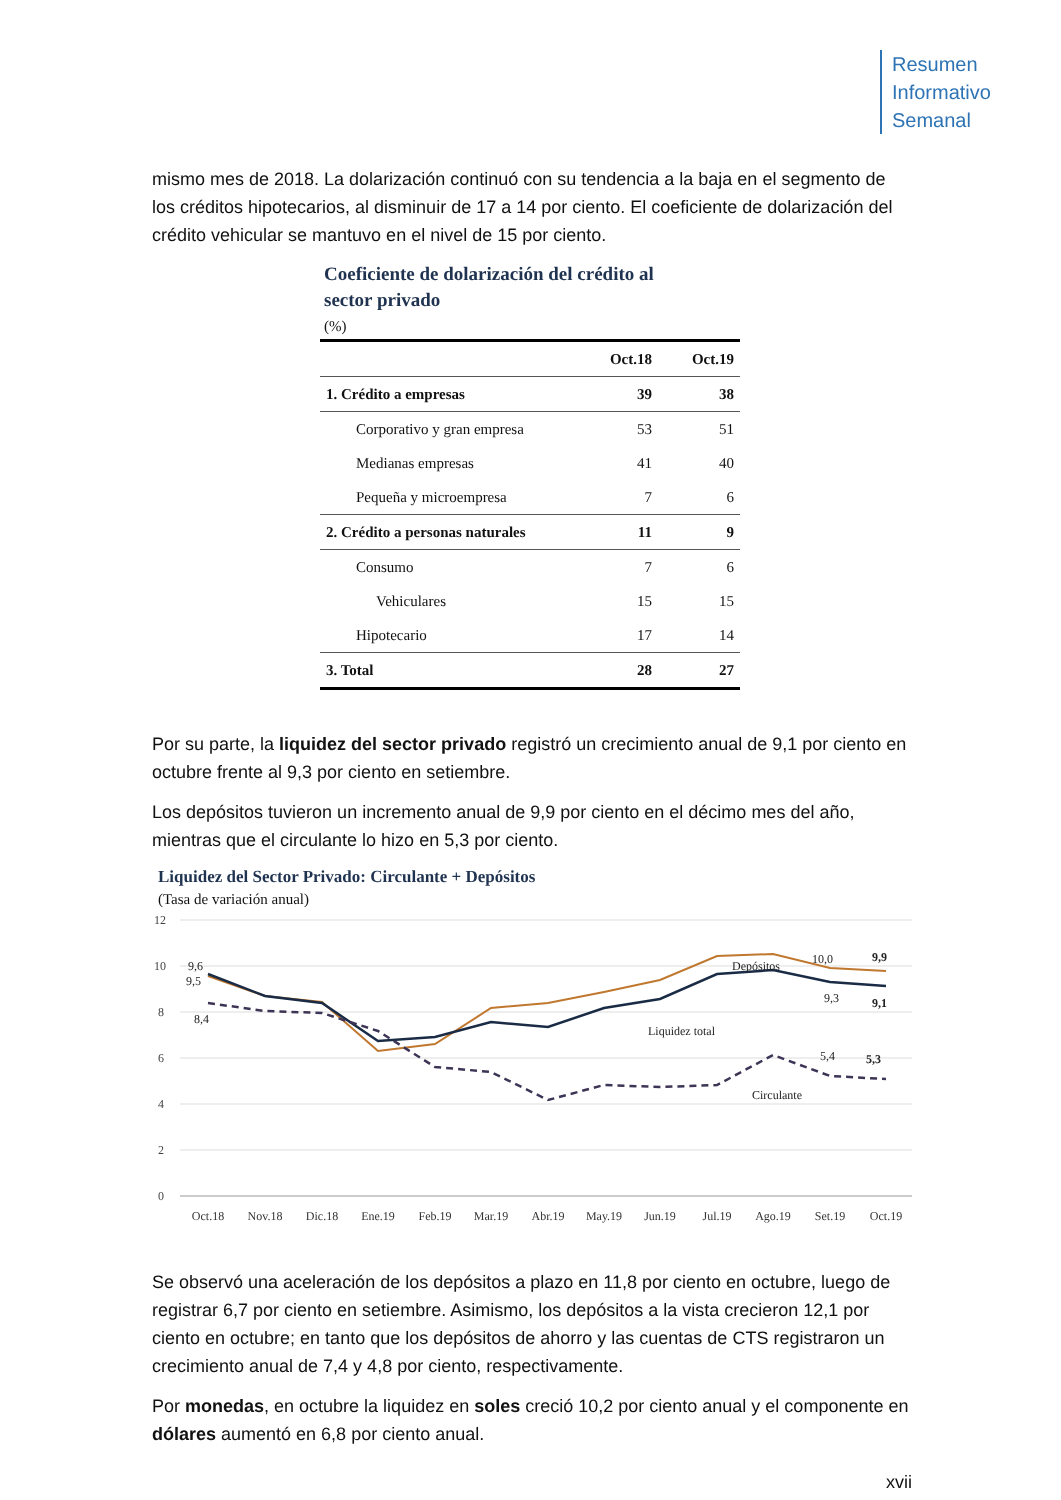Resumen
Informativo
Semanal
mismo mes de 2018. La dolarización continuó con su tendencia a la baja en el segmento de los créditos hipotecarios, al disminuir de 17 a 14 por ciento. El coeficiente de dolarización del crédito vehicular se mantuvo en el nivel de 15 por ciento.
Coeficiente de dolarización del crédito al
sector privado
(%)
| | Oct.18 | Oct.19 |
| --- | --- | --- |
| 1. Crédito a empresas | 39 | 38 |
| Corporativo y gran empresa | 53 | 51 |
| Medianas empresas | 41 | 40 |
| Pequeña y microempresa | 7 | 6 |
| 2. Crédito a personas naturales | 11 | 9 |
| Consumo | 7 | 6 |
| Vehiculares | 15 | 15 |
| Hipotecario | 17 | 14 |
| 3. Total | 28 | 27 |
Por su parte, la liquidez del sector privado registró un crecimiento anual de 9,1 por ciento en octubre frente al 9,3 por ciento en setiembre.
Los depósitos tuvieron un incremento anual de 9,9 por ciento en el décimo mes del año, mientras que el circulante lo hizo en 5,3 por ciento.
Liquidez del Sector Privado: Circulante + Depósitos
(Tasa de variación anual)
12
10
8
6
4
2
0
9,6
9,5
8,4
Depósitos
Liquidez total
Circulante
10,0
9,9
9,3
9,1
5,4
5,3
Oct.18
Nov.18
Dic.18
Ene.19
Feb.19
Mar.19
Abr.19
May.19
Jun.19
Jul.19
Ago.19
Set.19
Oct.19
Se observó una aceleración de los depósitos a plazo en 11,8 por ciento en octubre, luego de registrar 6,7 por ciento en setiembre. Asimismo, los depósitos a la vista crecieron 12,1 por ciento en octubre; en tanto que los depósitos de ahorro y las cuentas de CTS registraron un crecimiento anual de 7,4 y 4,8 por ciento, respectivamente.
Por monedas, en octubre la liquidez en soles creció 10,2 por ciento anual y el componente en dólares aumentó en 6,8 por ciento anual.
xvii